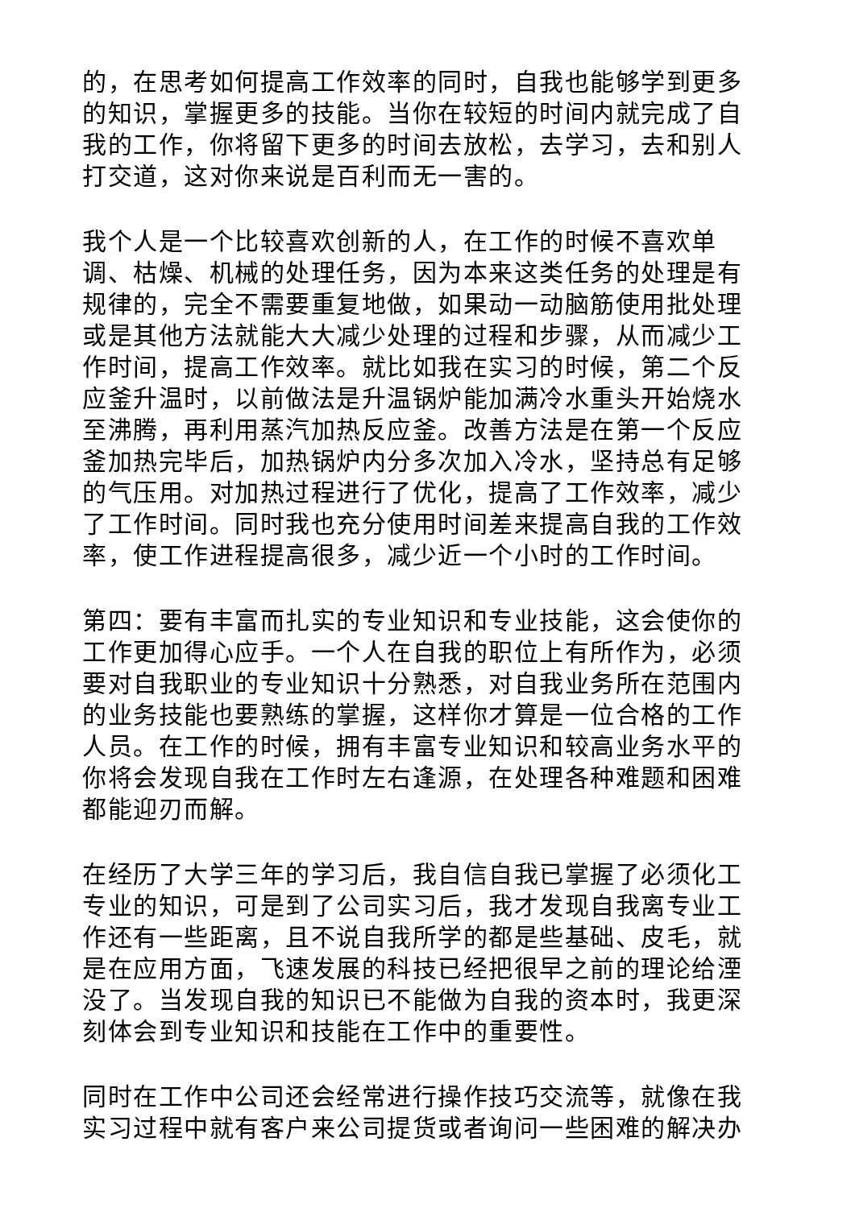的，在思考如何提高工作效率的同时，自我也能够学到更多的知识，掌握更多的技能。当你在较短的时间内就完成了自我的工作，你将留下更多的时间去放松，去学习，去和别人打交道，这对你来说是百利而无一害的。
我个人是一个比较喜欢创新的人，在工作的时候不喜欢单调、枯燥、机械的处理任务，因为本来这类任务的处理是有规律的，完全不需要重复地做，如果动一动脑筋使用批处理或是其他方法就能大大减少处理的过程和步骤，从而减少工作时间，提高工作效率。就比如我在实习的时候，第二个反应釜升温时，以前做法是升温锅炉能加满冷水重头开始烧水至沸腾，再利用蒸汽加热反应釜。改善方法是在第一个反应釜加热完毕后，加热锅炉内分多次加入冷水，坚持总有足够的气压用。对加热过程进行了优化，提高了工作效率，减少了工作时间。同时我也充分使用时间差来提高自我的工作效率，使工作进程提高很多，减少近一个小时的工作时间。
第四：要有丰富而扎实的专业知识和专业技能，这会使你的工作更加得心应手。一个人在自我的职位上有所作为，必须要对自我职业的专业知识十分熟悉，对自我业务所在范围内的业务技能也要熟练的掌握，这样你才算是一位合格的工作人员。在工作的时候，拥有丰富专业知识和较高业务水平的你将会发现自我在工作时左右逢源，在处理各种难题和困难都能迎刃而解。
在经历了大学三年的学习后，我自信自我已掌握了必须化工专业的知识，可是到了公司实习后，我才发现自我离专业工作还有一些距离，且不说自我所学的都是些基础、皮毛，就是在应用方面，飞速发展的科技已经把很早之前的理论给湮没了。当发现自我的知识已不能做为自我的资本时，我更深刻体会到专业知识和技能在工作中的重要性。
同时在工作中公司还会经常进行操作技巧交流等，就像在我实习过程中就有客户来公司提货或者询问一些困难的解决办